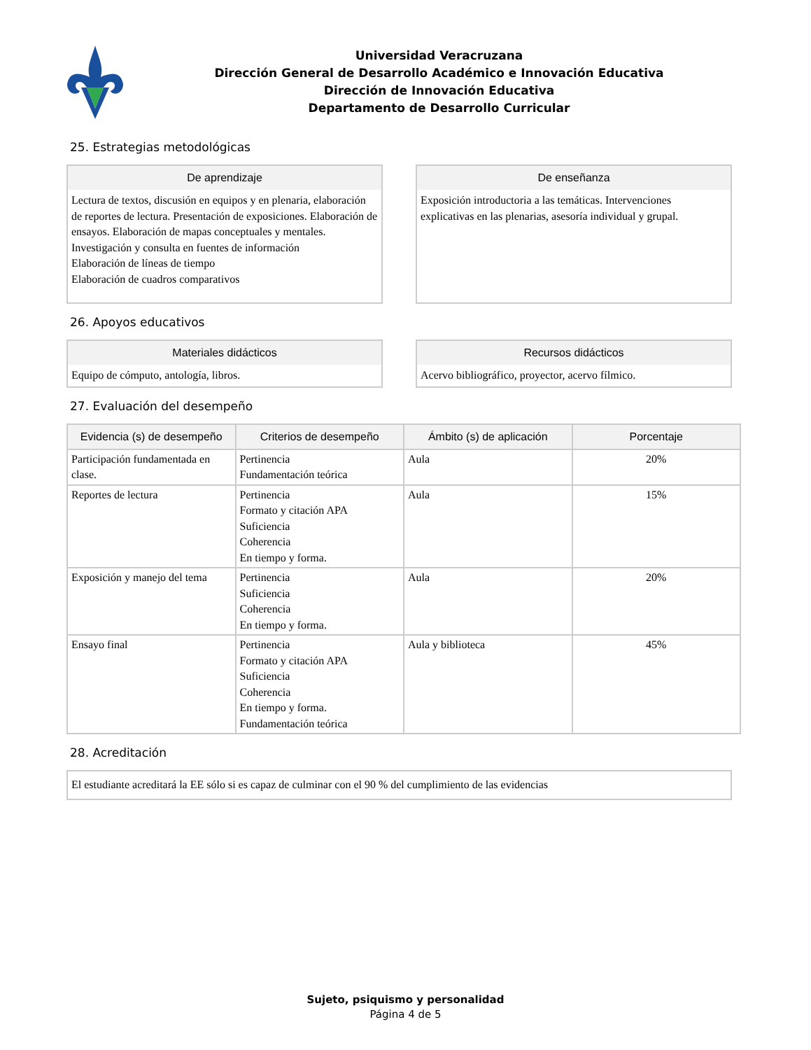Universidad Veracruzana
Dirección General de Desarrollo Académico e Innovación Educativa
Dirección de Innovación Educativa
Departamento de Desarrollo Curricular
25. Estrategias metodológicas
De aprendizaje
Lectura de textos, discusión en equipos y en plenaria, elaboración de reportes de lectura. Presentación de exposiciones. Elaboración de ensayos. Elaboración de mapas conceptuales y mentales.
Investigación y consulta en fuentes de información
Elaboración de líneas de tiempo
Elaboración de cuadros comparativos
De enseñanza
Exposición introductoria a las temáticas. Intervenciones explicativas en las plenarias, asesoría individual y grupal.
26. Apoyos educativos
Materiales didácticos
Equipo de cómputo, antología, libros.
Recursos didácticos
Acervo bibliográfico, proyector, acervo fílmico.
27. Evaluación del desempeño
| Evidencia (s) de desempeño | Criterios de desempeño | Ámbito (s) de aplicación | Porcentaje |
| --- | --- | --- | --- |
| Participación fundamentada en clase. | Pertinencia Fundamentación teórica | Aula | 20% |
| Reportes de lectura | Pertinencia Formato y citación APA Suficiencia Coherencia En tiempo y forma. | Aula | 15% |
| Exposición y manejo del tema | Pertinencia Suficiencia Coherencia En tiempo y forma. | Aula | 20% |
| Ensayo final | Pertinencia Formato y citación APA Suficiencia Coherencia En tiempo y forma. Fundamentación teórica | Aula y biblioteca | 45% |
28. Acreditación
El estudiante acreditará la EE sólo si es capaz de culminar con el 90 % del cumplimiento de las evidencias
Sujeto, psiquismo y personalidad
Página 4 de 5